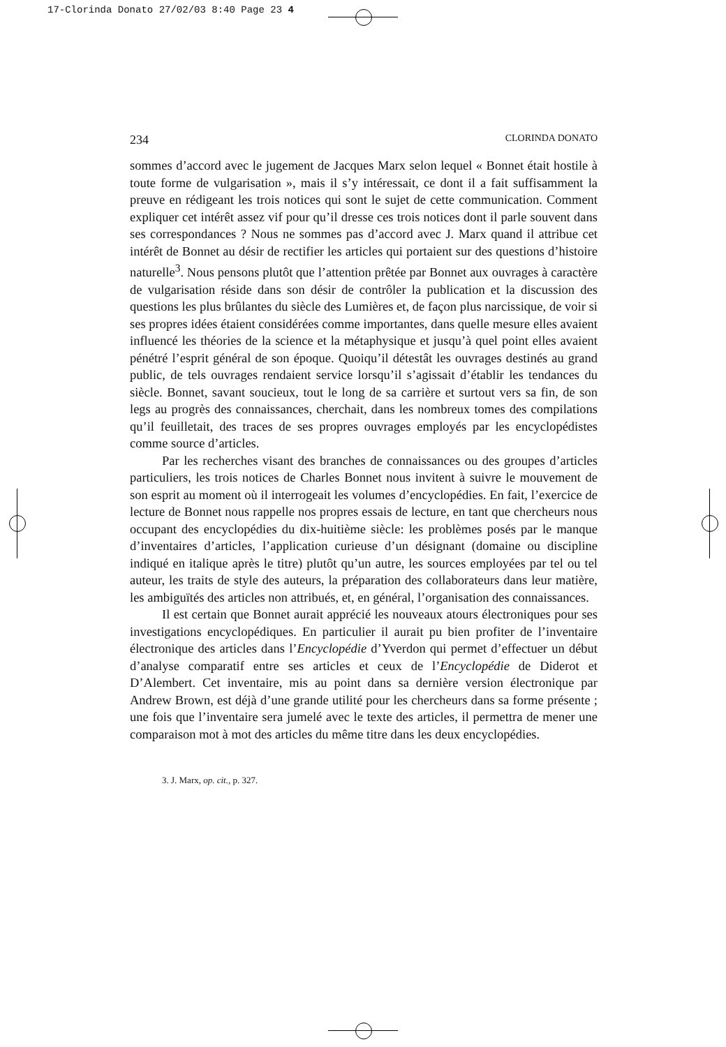17-Clorinda Donato 27/02/03 8:40 Page 23 4
234 CLORINDA DONATO
sommes d’accord avec le jugement de Jacques Marx selon lequel « Bonnet était hostile à toute forme de vulgarisation », mais il s’y intéressait, ce dont il a fait suffisamment la preuve en rédigeant les trois notices qui sont le sujet de cette communication. Comment expliquer cet intérêt assez vif pour qu’il dresse ces trois notices dont il parle souvent dans ses correspondances ? Nous ne sommes pas d’accord avec J. Marx quand il attribue cet intérêt de Bonnet au désir de rectifier les articles qui portaient sur des questions d’histoire naturelle<sup>3</sup>. Nous pensons plutôt que l’attention prêtée par Bonnet aux ouvrages à caractère de vulgarisation réside dans son désir de contrôler la publication et la discussion des questions les plus brûlantes du siècle des Lumières et, de façon plus narcissique, de voir si ses propres idées étaient considérées comme importantes, dans quelle mesure elles avaient influencé les théories de la science et la métaphysique et jusqu’à quel point elles avaient pénétré l’esprit général de son époque. Quoiqu’il détestât les ouvrages destinés au grand public, de tels ouvrages rendaient service lorsqu’il s’agissait d’établir les tendances du siècle. Bonnet, savant soucieux, tout le long de sa carrière et surtout vers sa fin, de son legs au progrès des connaissances, cherchait, dans les nombreux tomes des compilations qu’il feuilletait, des traces de ses propres ouvrages employés par les encyclopédistes comme source d’articles.
Par les recherches visant des branches de connaissances ou des groupes d’articles particuliers, les trois notices de Charles Bonnet nous invitent à suivre le mouvement de son esprit au moment où il interrogeait les volumes d’encyclopédies. En fait, l’exercice de lecture de Bonnet nous rappelle nos propres essais de lecture, en tant que chercheurs nous occupant des encyclopédies du dix-huitième siècle: les problèmes posés par le manque d’inventaires d’articles, l’application curieuse d’un désignant (domaine ou discipline indiqué en italique après le titre) plutôt qu’un autre, les sources employées par tel ou tel auteur, les traits de style des auteurs, la préparation des collaborateurs dans leur matière, les ambiguïtés des articles non attribués, et, en général, l’organisation des connaissances.
Il est certain que Bonnet aurait apprécié les nouveaux atours électroniques pour ses investigations encyclopédiques. En particulier il aurait pu bien profiter de l’inventaire électronique des articles dans l’Encyclopédie d’Yverdon qui permet d’effectuer un début d’analyse comparatif entre ses articles et ceux de l’Encyclopédie de Diderot et D’Alembert. Cet inventaire, mis au point dans sa dernière version électronique par Andrew Brown, est déjà d’une grande utilité pour les chercheurs dans sa forme présente ; une fois que l’inventaire sera jumelé avec le texte des articles, il permettra de mener une comparaison mot à mot des articles du même titre dans les deux encyclopédies.
3. J. Marx, op. cit., p. 327.